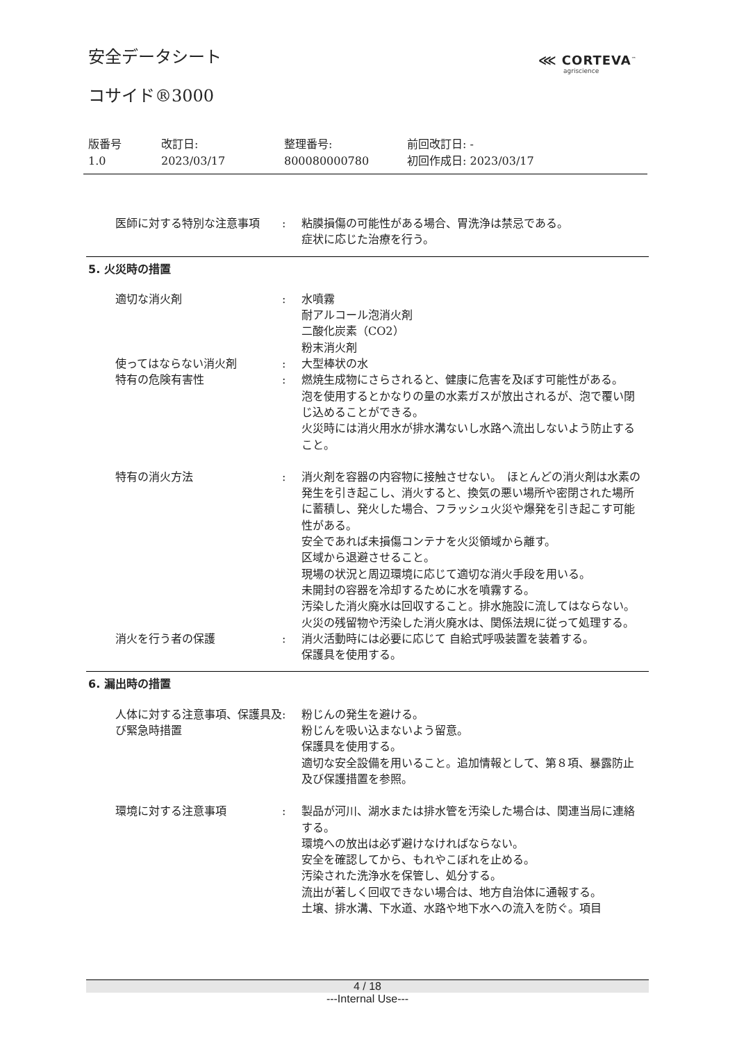安全データシート ⋘ CORTEVA<sup>™</sup>
agriscience
コサイド®3000
版番号
1.0
改訂日:
2023/03/17
整理番号:
800080000780
前回改訂日: -
初回作成日: 2023/03/17
医師に対する特別な注意事項 : 粘膜損傷の可能性がある場合、胃洗浄は禁忌である。
症状に応じた治療を行う。
5. 火災時の措置
適切な消火剤 : 水噴霧
耐アルコール泡消火剤
二酸化炭素（CO2）
粉末消火剤
使ってはならない消火剤 : 大型棒状の水
特有の危険有害性 : 燃焼生成物にさらされると、健康に危害を及ぼす可能性がある。
泡を使用するとかなりの量の水素ガスが放出されるが、泡で覆い閉じ込めることができる。
火災時には消火用水が排水溝ないし水路へ流出しないよう防止すること。
特有の消火方法 : 消火剤を容器の内容物に接触させない。　ほとんどの消火剤は水素の発生を引き起こし、消火すると、換気の悪い場所や密閉された場所に蓄積し、発火した場合、フラッシュ火災や爆発を引き起こす可能性がある。
安全であれば未損傷コンテナを火災領域から離す。
区域から退避させること。
現場の状況と周辺環境に応じて適切な消火手段を用いる。
未開封の容器を冷却するために水を噴霧する。
汚染した消火廃水は回収すること。排水施設に流してはならない。
火災の残留物や汚染した消火廃水は、関係法規に従って処理する。
消火を行う者の保護 : 消火活動時には必要に応じて 自給式呼吸装置を装着する。
保護具を使用する。
6. 漏出時の措置
人体に対する注意事項、保護具及び緊急時措置
: 粉じんの発生を避ける。
粉じんを吸い込まないよう留意。
保護具を使用する。
適切な安全設備を用いること。追加情報として、第８項、暴露防止及び保護措置を参照。
環境に対する注意事項 : 製品が河川、湖水または排水管を汚染した場合は、関連当局に連絡する。
環境への放出は必ず避けなければならない。
安全を確認してから、もれやこぼれを止める。
汚染された洗浄水を保管し、処分する。
流出が著しく回収できない場合は、地方自治体に通報する。
土壌、排水溝、下水道、水路や地下水への流入を防ぐ。項目
4 / 18
---Internal Use---